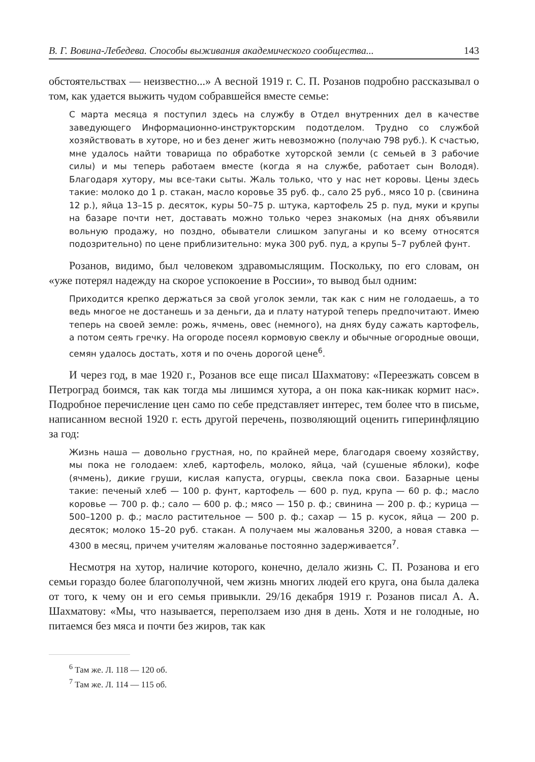В. Г. Вовина-Лебедева. Способы выживания академического сообщества... 143
обстоятельствах — неизвестно...» А весной 1919 г. С. П. Розанов подробно рассказывал о том, как удается выжить чудом собравшейся вместе семье:
С марта месяца я поступил здесь на службу в Отдел внутренних дел в качестве заведующего Информационно-инструкторским подотделом. Трудно со службой хозяйствовать в хуторе, но и без денег жить невозможно (получаю 798 руб.). К счастью, мне удалось найти товарища по обработке хуторской земли (с семьей в 3 рабочие силы) и мы теперь работаем вместе (когда я на службе, работает сын Володя). Благодаря хутору, мы все-таки сыты. Жаль только, что у нас нет коровы. Цены здесь такие: молоко до 1 р. стакан, масло коровье 35 руб. ф., сало 25 руб., мясо 10 р. (свинина 12 р.), яйца 13–15 р. десяток, куры 50–75 р. штука, картофель 25 р. пуд, муки и крупы на базаре почти нет, доставать можно только через знакомых (на днях объявили вольную продажу, но поздно, обыватели слишком запуганы и ко всему относятся подозрительно) по цене приблизительно: мука 300 руб. пуд, а крупы 5–7 рублей фунт.
Розанов, видимо, был человеком здравомыслящим. Поскольку, по его словам, он «уже потерял надежду на скорое успокоение в России», то вывод был одним:
Приходится крепко держаться за свой уголок земли, так как с ним не голодаешь, а то ведь многое не достанешь и за деньги, да и плату натурой теперь предпочитают. Имею теперь на своей земле: рожь, ячмень, овес (немного), на днях буду сажать картофель, а потом сеять гречку. На огороде посеял кормовую свеклу и обычные огородные овощи, семян удалось достать, хотя и по очень дорогой цене<sup>6</sup>.
И через год, в мае 1920 г., Розанов все еще писал Шахматову: «Переезжать совсем в Петроград боимся, так как тогда мы лишимся хутора, а он пока как-никак кормит нас». Подробное перечисление цен само по себе представляет интерес, тем более что в письме, написанном весной 1920 г. есть другой перечень, позволяющий оценить гиперинфляцию за год:
Жизнь наша — довольно грустная, но, по крайней мере, благодаря своему хозяйству, мы пока не голодаем: хлеб, картофель, молоко, яйца, чай (сушеные яблоки), кофе (ячмень), дикие груши, кислая капуста, огурцы, свекла пока свои. Базарные цены такие: печеный хлеб — 100 р. фунт, картофель — 600 р. пуд, крупа — 60 р. ф.; масло коровье — 700 р. ф.; сало — 600 р. ф.; мясо — 150 р. ф.; свинина — 200 р. ф.; курица — 500–1200 р. ф.; масло растительное — 500 р. ф.; сахар — 15 р. кусок, яйца — 200 р. десяток; молоко 15–20 руб. стакан. А получаем мы жалованья 3200, а новая ставка — 4300 в месяц, причем учителям жалованье постоянно задерживается<sup>7</sup>.
Несмотря на хутор, наличие которого, конечно, делало жизнь С. П. Розанова и его семьи гораздо более благополучной, чем жизнь многих людей его круга, она была далека от того, к чему он и его семья привыкли. 29/16 декабря 1919 г. Розанов писал А. А. Шахматову: «Мы, что называется, переползаем изо дня в день. Хотя и не голодные, но питаемся без мяса и почти без жиров, так как
<sup>6</sup> Там же. Л. 118 — 120 об.
<sup>7</sup> Там же. Л. 114 — 115 об.